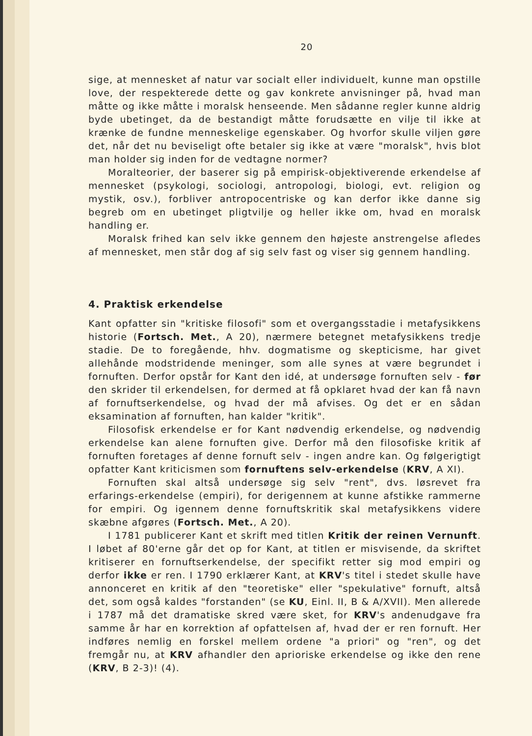20
sige, at mennesket af natur var socialt eller individuelt, kunne man opstille love, der respekterede dette og gav konkrete anvisninger på, hvad man måtte og ikke måtte i moralsk henseende. Men sådanne regler kunne aldrig byde ubetinget, da de bestandigt måtte forudsætte en vilje til ikke at krænke de fundne menneskelige egenskaber. Og hvorfor skulle viljen gøre det, når det nu beviseligt ofte betaler sig ikke at være "moralsk", hvis blot man holder sig inden for de vedtagne normer?
Moralteorier, der baserer sig på empirisk-objektiverende erkendelse af mennesket (psykologi, sociologi, antropologi, biologi, evt. religion og mystik, osv.), forbliver antropocentriske og kan derfor ikke danne sig begreb om en ubetinget pligtvilje og heller ikke om, hvad en moralsk handling er.
Moralsk frihed kan selv ikke gennem den højeste anstrengelse afledes af mennesket, men står dog af sig selv fast og viser sig gennem handling.
4. Praktisk erkendelse
Kant opfatter sin "kritiske filosofi" som et overgangsstadie i metafysikkens historie (Fortsch. Met., A 20), nærmere betegnet metafysikkens tredje stadie. De to foregående, hhv. dogmatisme og skepticisme, har givet allehånde modstridende meninger, som alle synes at være begrundet i fornuften. Derfor opstår for Kant den idé, at undersøge fornuften selv - før den skrider til erkendelsen, for dermed at få opklaret hvad der kan få navn af fornuftserkendelse, og hvad der må afvises. Og det er en sådan eksamination af fornuften, han kalder "kritik".
Filosofisk erkendelse er for Kant nødvendig erkendelse, og nødvendig erkendelse kan alene fornuften give. Derfor må den filosofiske kritik af fornuften foretages af denne fornuft selv - ingen andre kan. Og følgerigtigt opfatter Kant kriticismen som fornuftens selv-erkendelse (KRV, A XI).
Fornuften skal altså undersøge sig selv "rent", dvs. løsrevet fra erfarings-erkendelse (empiri), for derigennem at kunne afstikke rammerne for empiri. Og igennem denne fornuftskritik skal metafysikkens videre skæbne afgøres (Fortsch. Met., A 20).
I 1781 publicerer Kant et skrift med titlen Kritik der reinen Vernunft. I løbet af 80'erne går det op for Kant, at titlen er misvisende, da skriftet kritiserer en fornuftserkendelse, der specifikt retter sig mod empiri og derfor ikke er ren. I 1790 erklærer Kant, at KRV's titel i stedet skulle have annonceret en kritik af den "teoretiske" eller "spekulative" fornuft, altså det, som også kaldes "forstanden" (se KU, Einl. II, B & A/XVII). Men allerede i 1787 må det dramatiske skred være sket, for KRV's andenudgave fra samme år har en korrektion af opfattelsen af, hvad der er ren fornuft. Her indføres nemlig en forskel mellem ordene "a priori" og "ren", og det fremgår nu, at KRV afhandler den aprioriske erkendelse og ikke den rene (KRV, B 2-3)! (4).